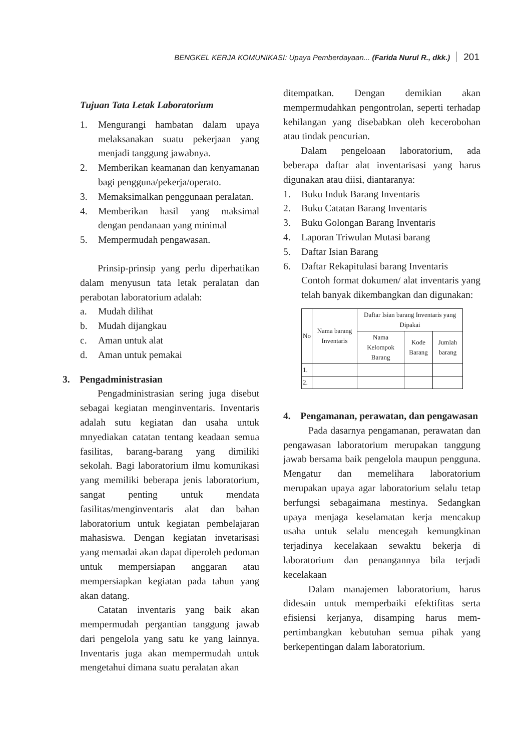BENGKEL KERJA KOMUNIKASI: Upaya Pemberdayaan... (Farida Nurul R., dkk.) 201
Tujuan Tata Letak Laboratorium
1. Mengurangi hambatan dalam upaya melaksanakan suatu pekerjaan yang menjadi tanggung jawabnya.
2. Memberikan keamanan dan kenya­manan bagi pengguna/pekerja/operato.
3. Memaksimalkan penggunaan pera­latan.
4. Memberikan hasil yang maksimal dengan pendanaan yang minimal
5. Mempermudah pengawasan.
Prinsip-prinsip yang perlu diperhati­kan dalam menyusun tata letak peralatan dan perabotan laboratorium adalah:
a. Mudah dilihat
b. Mudah dijangkau
c. Aman untuk alat
d. Aman untuk pemakai
3. Pengadministrasian
Pengadministrasian sering juga dise­but sebagai kegiatan menginventaris. Inventaris adalah sutu kegiatan dan usaha untuk mnyediakan catatan tentang keadaan semua fasilitas, barang-barang yang dimiliki sekolah. Bagi laboratorium ilmu komunikasi yang memiliki beberapa jenis laboratorium, sangat penting untuk mendata fasilitas/menginventaris alat dan bahan laboratorium untuk kegiatan pembelajaran mahasiswa. Dengan kegiatan invetarisasi yang memadai akan dapat diperoleh pedoman untuk mempersiapan anggaran atau mempersiapkan kegiatan pada tahun yang akan datang.
Catatan inventaris yang baik akan mempermudah pergantian tanggung jawab dari pengelola yang satu ke yang lainnya. Inventaris juga akan mempermudah untuk mengetahui dimana suatu peralatan akan
ditempatkan. Dengan demikian akan mempermudahkan pengontrolan, seperti terhadap kehilangan yang disebabkan oleh kecerobohan atau tindak pencurian.
Dalam pengeloaan laboratorium, ada beberapa daftar alat inventarisasi yang harus digunakan atau diisi, diantaranya:
1. Buku Induk Barang Inventaris
2. Buku Catatan Barang Inventaris
3. Buku Golongan Barang Inventaris
4. Laporan Triwulan Mutasi barang
5. Daftar Isian Barang
6. Daftar Rekapitulasi barang Inventaris
Contoh format dokumen/ alat inven­taris yang telah banyak dikembangkan dan digunakan:
| No | Nama barang Inventaris | Daftar Isian barang Inventaris yang Dipakai | | |
| --- | --- | --- | --- | --- |
| | | Nama Kelompok Barang | Kode Barang | Jumlah barang |
| 1. | | | | |
| 2. | | | | |
4. Pengamanan, perawatan, dan pengawasan
Pada dasarnya pengamanan, perawatan dan pengawasan laboratorium merupakan tanggung jawab bersama baik pengelola maupun pengguna. Mengatur dan memelihara laboratorium merupakan upaya agar laboratorium selalu tetap berfungsi sebagaimana mestinya. Sedangkan upaya menjaga keselamatan kerja mencakup usaha untuk selalu mencegah kemungkinan terjadinya kecelakaan sewaktu bekerja di laboratorium dan penangannya bila terjadi kecelakaan
Dalam manajemen laboratorium, harus didesain untuk memperbaiki efektifitas serta efisiensi kerjanya, disamping harus mem­pertimbangkan kebutuhan semua pihak yang berkepentingan dalam laboratorium.